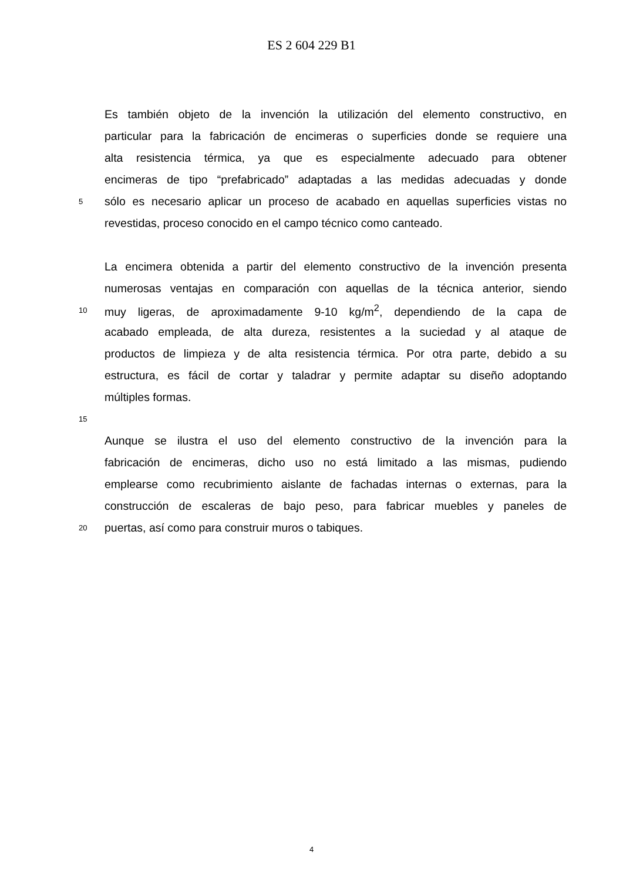ES 2 604 229 B1
Es también objeto de la invención la utilización del elemento constructivo, en
particular para la fabricación de encimeras o superficies donde se requiere una
alta resistencia térmica, ya que es especialmente adecuado para obtener
encimeras de tipo “prefabricado” adaptadas a las medidas adecuadas y donde
5 sólo es necesario aplicar un proceso de acabado en aquellas superficies vistas no
revestidas, proceso conocido en el campo técnico como canteado.
La encimera obtenida a partir del elemento constructivo de la invención presenta
numerosas ventajas en comparación con aquellas de la técnica anterior, siendo
10 muy ligeras, de aproximadamente 9-10 kg/m<sup>2</sup>, dependiendo de la capa de
acabado empleada, de alta dureza, resistentes a la suciedad y al ataque de
productos de limpieza y de alta resistencia térmica. Por otra parte, debido a su
estructura, es fácil de cortar y taladrar y permite adaptar su diseño adoptando
múltiples formas.
15
Aunque se ilustra el uso del elemento constructivo de la invención para la
fabricación de encimeras, dicho uso no está limitado a las mismas, pudiendo
emplearse como recubrimiento aislante de fachadas internas o externas, para la
construcción de escaleras de bajo peso, para fabricar muebles y paneles de
20 puertas, así como para construir muros o tabiques.
4